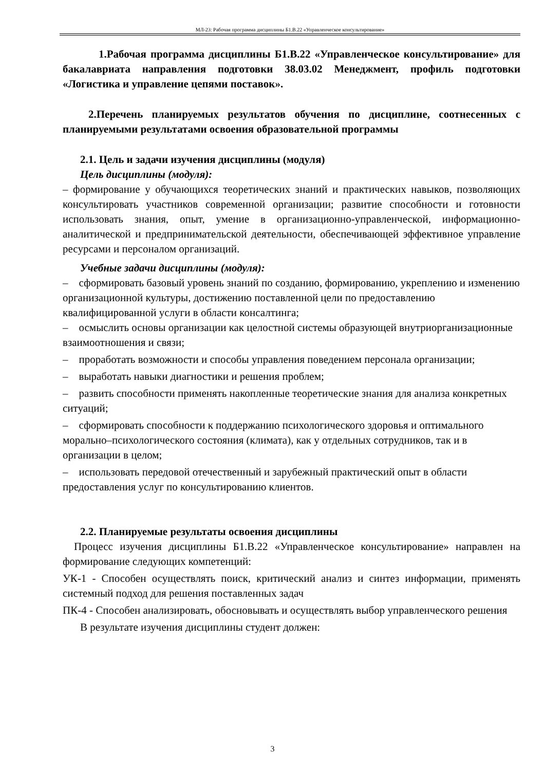МЛ-23: Рабочая программа дисциплины Б1.В.22 «Управленческое консультирование»
1.Рабочая программа дисциплины Б1.В.22 «Управленческое консультирование» для бакалавриата направления подготовки 38.03.02 Менеджмент, профиль подготовки «Логистика и управление цепями поставок».
2.Перечень планируемых результатов обучения по дисциплине, соотнесенных с планируемыми результатами освоения образовательной программы
2.1. Цель и задачи изучения дисциплины (модуля)
Цель дисциплины (модуля):
– формирование у обучающихся теоретических знаний и практических навыков, позволяющих консультировать участников современной организации; развитие способности и готовности использовать знания, опыт, умение в организационно-управленческой, информационно-аналитической и предпринимательской деятельности, обеспечивающей эффективное управление ресурсами и персоналом организаций.
Учебные задачи дисциплины (модуля):
– сформировать базовый уровень знаний по созданию, формированию, укреплению и изменению организационной культуры, достижению поставленной цели по предоставлению квалифицированной услуги в области консалтинга;
– осмыслить основы организации как целостной системы образующей внутриорганизационные взаимоотношения и связи;
– проработать возможности и способы управления поведением персонала организации;
– выработать навыки диагностики и решения проблем;
– развить способности применять накопленные теоретические знания для анализа конкретных ситуаций;
– сформировать способности к поддержанию психологического здоровья и оптимального морально–психологического состояния (климата), как у отдельных сотрудников, так и в организации в целом;
– использовать передовой отечественный и зарубежный практический опыт в области предоставления услуг по консультированию клиентов.
2.2. Планируемые результаты освоения дисциплины
Процесс изучения дисциплины Б1.В.22 «Управленческое консультирование» направлен на формирование следующих компетенций:
УК-1 - Способен осуществлять поиск, критический анализ и синтез информации, применять системный подход для решения поставленных задач
ПК-4 - Способен анализировать, обосновывать и осуществлять выбор управленческого решения
В результате изучения дисциплины студент должен:
3